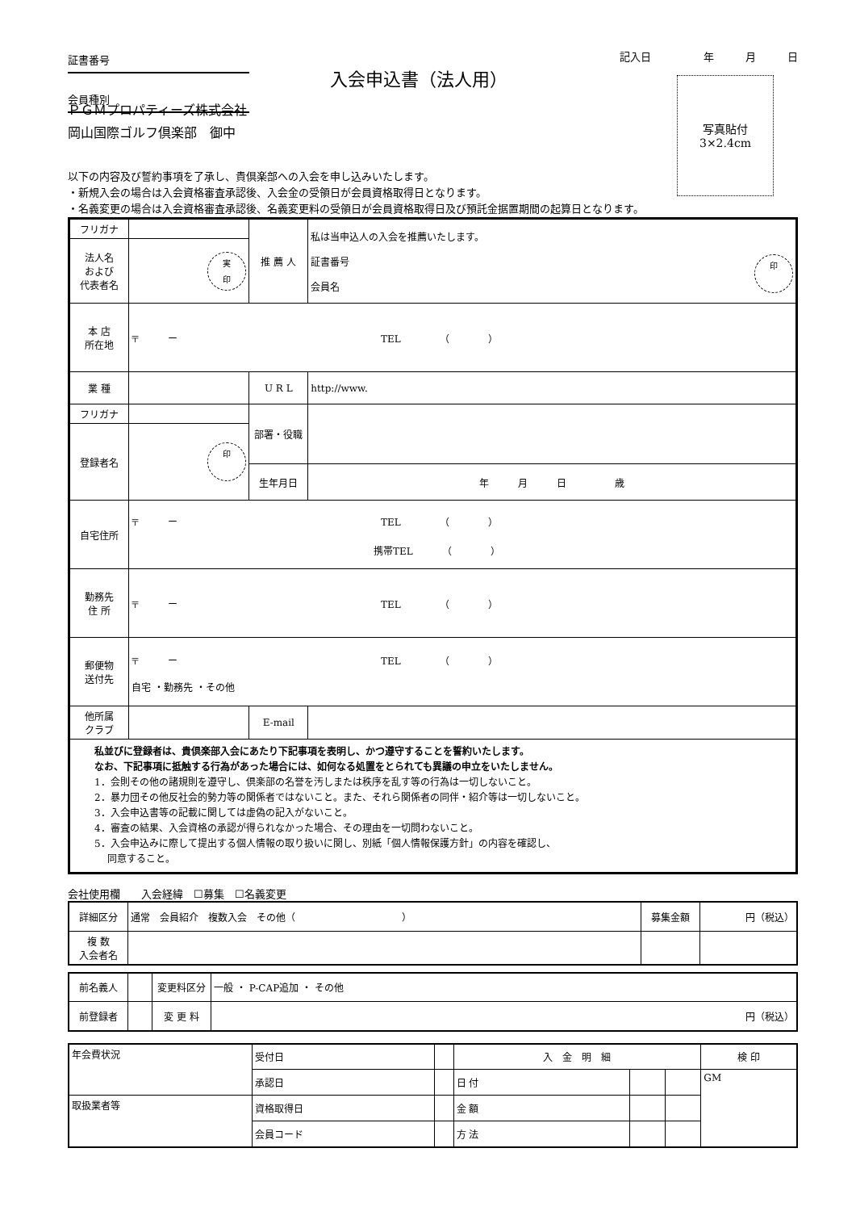証書番号
会員種別
入会申込書（法人用）
記入日　　　　　年　　　月　　　日
写真貼付
3×2.4cm
ＰＧＭプロパティーズ株式会社
岡山国際ゴルフ倶楽部　御中
以下の内容及び誓約事項を了承し、貴倶楽部への入会を申し込みいたします。
・新規入会の場合は入会資格審査承認後、入会金の受領日が会員資格取得日となります。
・名義変更の場合は入会資格審査承認後、名義変更料の受領日が会員資格取得日及び預託金据置期間の起算日となります。
| フリガナ | | 推 薦 人 | 私は当申込人の入会を推薦いたします。 印 証書番号 会員名 |
| 法人名 および 代表者名 | 実 印 | | |
| 本 店 所在地 | 〒 ー TEL （ ） | | |
| 業 種 | | U R L | http://www. |
| フリガナ | | 部署・役職 | |
| 登録者名 | 印 | | |
| | | 生年月日 | 年 月 日 歳 |
| 自宅住所 | 〒 ー TEL （ ） 携帯TEL （ ） | | |
| 勤務先 住 所 | 〒 ー TEL （ ） | | |
| 郵便物 送付先 | 〒 ー TEL （ ） 自宅 ・勤務先 ・その他 | | |
| 他所属 クラブ | | E-mail | |
| 私並びに登録者は、貴倶楽部入会にあたり下記事項を表明し、かつ遵守することを誓約いたします。 なお、下記事項に抵触する行為があった場合には、如何なる処置をとられても異議の申立をいたしません。 1．会則その他の諸規則を遵守し、倶楽部の名誉を汚しまたは秩序を乱す等の行為は一切しないこと。 2．暴力団その他反社会的勢力等の関係者ではないこと。また、それら関係者の同伴・紹介等は一切しないこと。 3．入会申込書等の記載に関しては虚偽の記入がないこと。 4．審査の結果、入会資格の承認が得られなかった場合、その理由を一切問わないこと。 5．入会申込みに際して提出する個人情報の取り扱いに関し、別紙「個人情報保護方針」の内容を確認し、 同意すること。 | | | |
会社使用欄　　入会経緯　☐募集　☐名義変更
| 詳細区分 | 通常 会員紹介 複数入会 その他（ ） | 募集金額 | 円（税込） |
| 複 数 入会者名 | | | |
| 前名義人 | | 変更料区分 | 一般 ・ P-CAP追加 ・ その他 |
| 前登録者 | | 変 更 料 | 円（税込） |
| 年会費状況 | 受付日 | | 入 金 明 細 | | | 検 印 |
| | 承認日 | | 日 付 | | | GM |
| 取扱業者等 | 資格取得日 | | 金 額 | | | |
| | 会員コード | | 方 法 | | | |